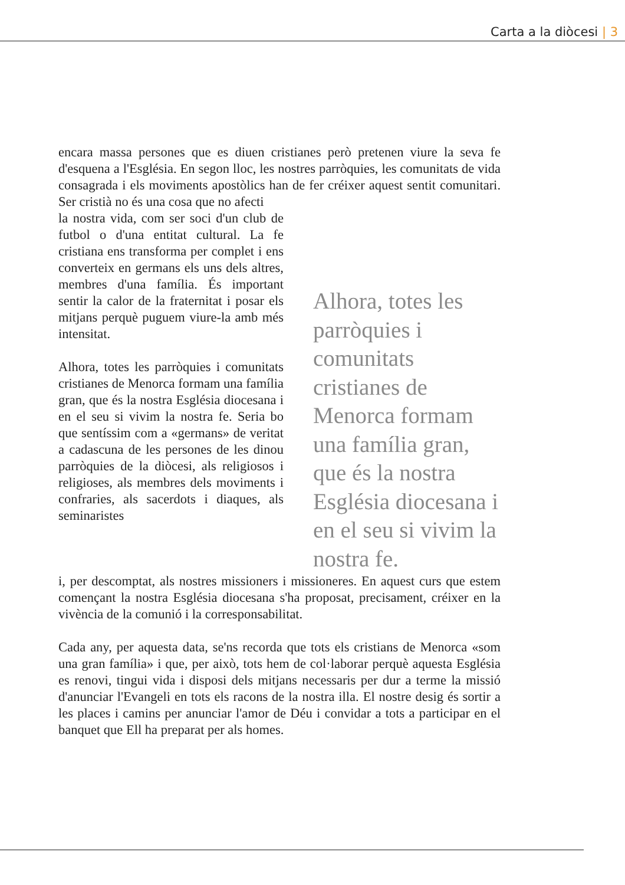Carta a la diòcesi | 3
encara massa persones que es diuen cristianes però pretenen viure la seva fe d'esquena a l'Església. En segon lloc, les nostres parròquies, les comunitats de vida consagrada i els moviments apostòlics han de fer créixer aquest sentit comunitari. Ser cristià no és una cosa que no afecti
la nostra vida, com ser soci d'un club de futbol o d'una entitat cultural. La fe cristiana ens transforma per complet i ens converteix en germans els uns dels altres, membres d'una família. És important sentir la calor de la fraternitat i posar els mitjans perquè puguem viure-la amb més intensitat.
Alhora, totes les parròquies i comunitats cristianes de Menorca formam una família gran, que és la nostra Església diocesana i en el seu si vivim la nostra fe. Seria bo que sentíssim com a «germans» de veritat a cadascuna de les persones de les dinou parròquies de la diòcesi, als religiosos i religioses, als membres dels moviments i confraries, als sacerdots i diaques, als seminaristes
Alhora, totes les parròquies i comunitats cristianes de Menorca formam una família gran, que és la nostra Església diocesana i en el seu si vivim la nostra fe.
i, per descomptat, als nostres missioners i missioneres. En aquest curs que estem començant la nostra Església diocesana s'ha proposat, precisament, créixer en la vivència de la comunió i la corresponsabilitat.
Cada any, per aquesta data, se'ns recorda que tots els cristians de Menorca «som una gran família» i que, per això, tots hem de col·laborar perquè aquesta Església es renovi, tingui vida i disposi dels mitjans necessaris per dur a terme la missió d'anunciar l'Evangeli en tots els racons de la nostra illa. El nostre desig és sortir a les places i camins per anunciar l'amor de Déu i convidar a tots a participar en el banquet que Ell ha preparat per als homes.